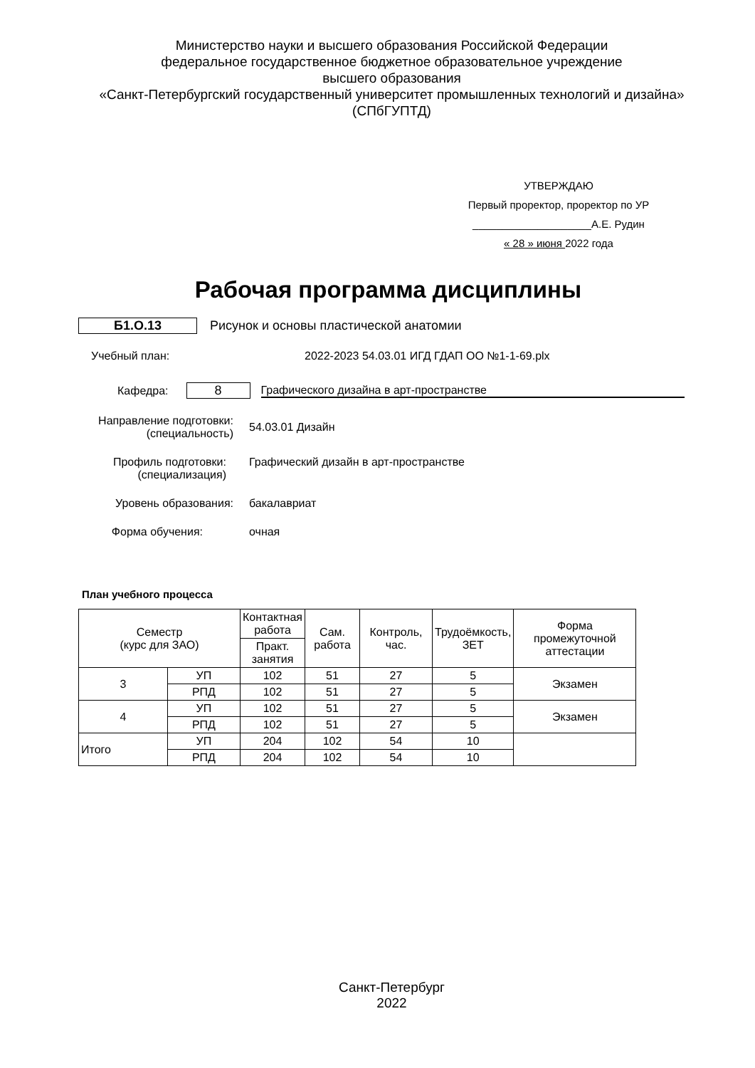Министерство науки и высшего образования Российской Федерации
федеральное государственное бюджетное образовательное учреждение
высшего образования
«Санкт-Петербургский государственный университет промышленных технологий и дизайна»
(СПбГУПТД)
УТВЕРЖДАЮ
Первый проректор, проректор по УР
____________________А.Е. Рудин
« 28 » июня 2022 года
Рабочая программа дисциплины
Б1.О.13 Рисунок и основы пластической анатомии
Учебный план: 2022-2023 54.03.01 ИГД ГДАП ОО №1-1-69.plx
Кафедра: 8 Графического дизайна в арт-пространстве
Направление подготовки:
(специальность) 54.03.01 Дизайн
Профиль подготовки:
(специализация) Графический дизайн в арт-пространстве
Уровень образования: бакалавриат
Форма обучения: очная
План учебного процесса
| Семестр (курс для ЗАО) | | Контактная работа | Сам. работа | Контроль, час. | Трудоёмкость, ЗЕТ | Форма промежуточной аттестации |
| --- | --- | --- | --- | --- | --- | --- |
| | | Практ. занятия | | | | |
| 3 | УП | 102 | 51 | 27 | 5 | Экзамен |
| | РПД | 102 | 51 | 27 | 5 | |
| 4 | УП | 102 | 51 | 27 | 5 | Экзамен |
| | РПД | 102 | 51 | 27 | 5 | |
| Итого | УП | 204 | 102 | 54 | 10 | |
| | РПД | 204 | 102 | 54 | 10 | |
Санкт-Петербург
2022